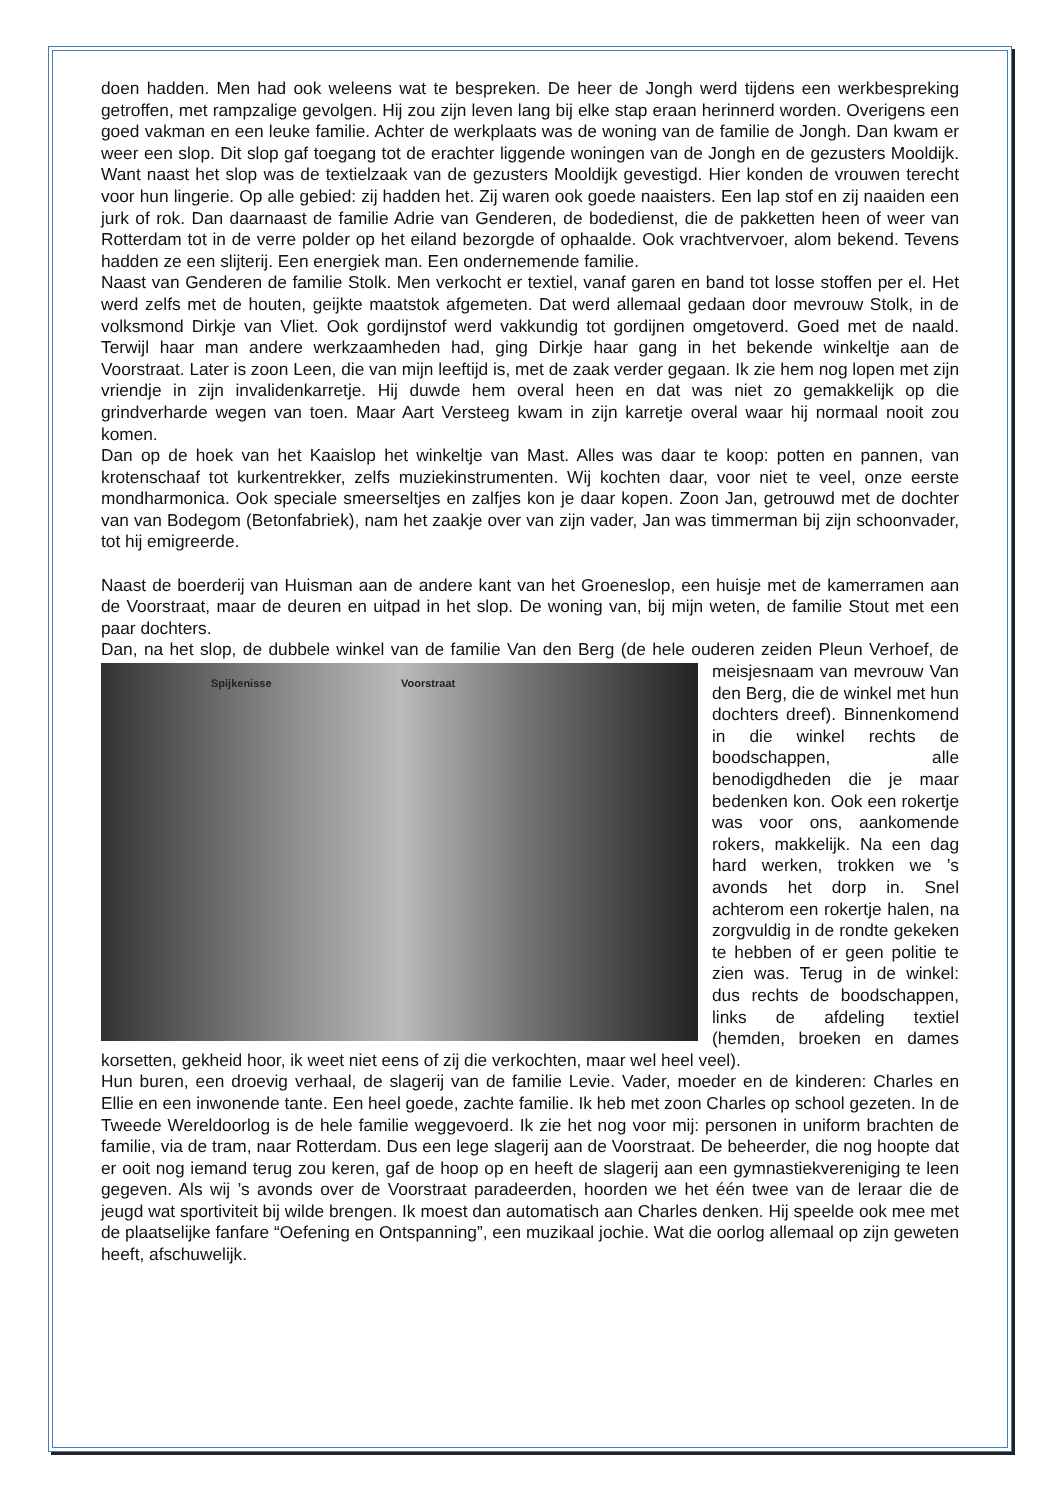doen hadden. Men had ook weleens wat te bespreken. De heer de Jongh werd tijdens een werkbespreking getroffen, met rampzalige gevolgen. Hij zou zijn leven lang bij elke stap eraan herinnerd worden. Overigens een goed vakman en een leuke familie. Achter de werkplaats was de woning van de familie de Jongh. Dan kwam er weer een slop. Dit slop gaf toegang tot de erachter liggende woningen van de Jongh en de gezusters Mooldijk. Want naast het slop was de textielzaak van de gezusters Mooldijk gevestigd. Hier konden de vrouwen terecht voor hun lingerie. Op alle gebied: zij hadden het. Zij waren ook goede naaisters. Een lap stof en zij naaiden een jurk of rok. Dan daarnaast de familie Adrie van Genderen, de bodedienst, die de pakketten heen of weer van Rotterdam tot in de verre polder op het eiland bezorgde of ophaalde. Ook vrachtvervoer, alom bekend. Tevens hadden ze een slijterij. Een energiek man. Een ondernemende familie.
Naast van Genderen de familie Stolk. Men verkocht er textiel, vanaf garen en band tot losse stoffen per el. Het werd zelfs met de houten, geijkte maatstok afgemeten. Dat werd allemaal gedaan door mevrouw Stolk, in de volksmond Dirkje van Vliet. Ook gordijnstof werd vakkundig tot gordijnen omgetoverd. Goed met de naald. Terwijl haar man andere werkzaamheden had, ging Dirkje haar gang in het bekende winkeltje aan de Voorstraat. Later is zoon Leen, die van mijn leeftijd is, met de zaak verder gegaan. Ik zie hem nog lopen met zijn vriendje in zijn invalidenkarretje. Hij duwde hem overal heen en dat was niet zo gemakkelijk op die grindverharde wegen van toen. Maar Aart Versteeg kwam in zijn karretje overal waar hij normaal nooit zou komen.
Dan op de hoek van het Kaaislop het winkeltje van Mast. Alles was daar te koop: potten en pannen, van krotenschaaf tot kurkentrekker, zelfs muziekinstrumenten. Wij kochten daar, voor niet te veel, onze eerste mondharmonica. Ook speciale smeerseltjes en zalfjes kon je daar kopen. Zoon Jan, getrouwd met de dochter van van Bodegom (Betonfabriek), nam het zaakje over van zijn vader, Jan was timmerman bij zijn schoonvader, tot hij emigreerde.
Naast de boerderij van Huisman aan de andere kant van het Groeneslop, een huisje met de kamerramen aan de Voorstraat, maar de deuren en uitpad in het slop. De woning van, bij mijn weten, de familie Stout met een paar dochters.
Dan, na het slop, de dubbele winkel van de familie Van den Berg (de hele ouderen zeiden Pleun Spijkenisse Voorstraat Verhoef, de meisjesnaam van mevrouw Van den Berg, die de winkel met hun dochters dreef). Binnenkomend in die winkel rechts de boodschappen, alle benodigdheden die je maar bedenken kon. Ook een rokertje was voor ons, aankomende rokers, makkelijk. Na een dag hard werken, trokken we ’s avonds het dorp in. Snel achterom een rokertje halen, na zorgvuldig in de rondte gekeken te hebben of er geen politie te zien was. Terug in de winkel: dus rechts de boodschappen, links de afdeling textiel (hemden, broeken en dames korsetten, gekheid hoor, ik weet niet eens of zij die verkochten, maar wel heel veel).
Hun buren, een droevig verhaal, de slagerij van de familie Levie. Vader, moeder en de kinderen: Charles en Ellie en een inwonende tante. Een heel goede, zachte familie. Ik heb met zoon Charles op school gezeten. In de Tweede Wereldoorlog is de hele familie weggevoerd. Ik zie het nog voor mij: personen in uniform brachten de familie, via de tram, naar Rotterdam. Dus een lege slagerij aan de Voorstraat. De beheerder, die nog hoopte dat er ooit nog iemand terug zou keren, gaf de hoop op en heeft de slagerij aan een gymnastiekvereniging te leen gegeven. Als wij ’s avonds over de Voorstraat paradeerden, hoorden we het één twee van de leraar die de jeugd wat sportiviteit bij wilde brengen. Ik moest dan automatisch aan Charles denken. Hij speelde ook mee met de plaatselijke fanfare “Oefening en Ontspanning”, een muzikaal jochie. Wat die oorlog allemaal op zijn geweten heeft, afschuwelijk.